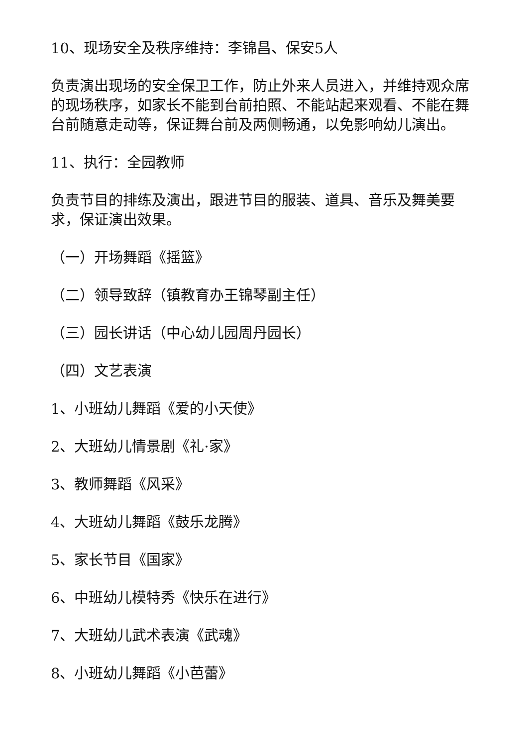10、现场安全及秩序维持：李锦昌、保安5人
负责演出现场的安全保卫工作，防止外来人员进入，并维持观众席的现场秩序，如家长不能到台前拍照、不能站起来观看、不能在舞台前随意走动等，保证舞台前及两侧畅通，以免影响幼儿演出。
11、执行：全园教师
负责节目的排练及演出，跟进节目的服装、道具、音乐及舞美要求，保证演出效果。
（一）开场舞蹈《摇篮》
（二）领导致辞（镇教育办王锦琴副主任）
（三）园长讲话（中心幼儿园周丹园长）
（四）文艺表演
1、小班幼儿舞蹈《爱的小天使》
2、大班幼儿情景剧《礼·家》
3、教师舞蹈《风采》
4、大班幼儿舞蹈《鼓乐龙腾》
5、家长节目《国家》
6、中班幼儿模特秀《快乐在进行》
7、大班幼儿武术表演《武魂》
8、小班幼儿舞蹈《小芭蕾》